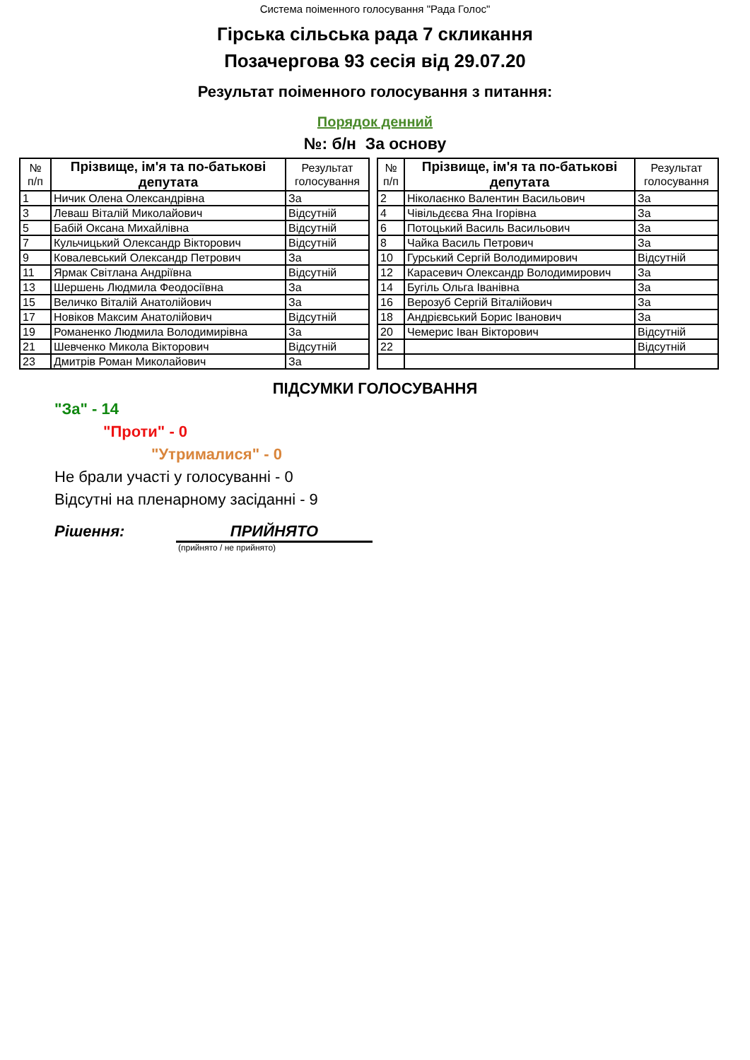Система поіменного голосування "Рада Голос"
Гірська сільська рада 7 скликання
Позачергова 93 сесія від 29.07.20
Результат поіменного голосування з питання:
Порядок денний
№: б/н За основу
| № п/п | Прізвище, ім'я та по-батькові депутата | Результат голосування |
| --- | --- | --- |
| 1 | Ничик Олена Олександрівна | За |
| 3 | Леваш Віталій Миколайович | Відсутній |
| 5 | Бабій Оксана Михайлівна | Відсутній |
| 7 | Кульчицький Олександр Вікторович | Відсутній |
| 9 | Ковалевський Олександр Петрович | За |
| 11 | Ярмак Світлана Андріївна | Відсутній |
| 13 | Шершень Людмила Феодосіївна | За |
| 15 | Величко Віталій Анатолійович | За |
| 17 | Новіков Максим Анатолійович | Відсутній |
| 19 | Романенко Людмила Володимирівна | За |
| 21 | Шевченко Микола Вікторович | Відсутній |
| 23 | Дмитрів Роман Миколайович | За |
| № п/п | Прізвище, ім'я та по-батькові депутата | Результат голосування |
| --- | --- | --- |
| 2 | Ніколаєнко Валентин Васильович | За |
| 4 | Чівільдєєва Яна Ігорівна | За |
| 6 | Потоцький Василь Васильович | За |
| 8 | Чайка Василь Петрович | За |
| 10 | Гурський Сергій Володимирович | Відсутній |
| 12 | Карасевич Олександр Володимирович | За |
| 14 | Бугіль Ольга Іванівна | За |
| 16 | Верозуб Сергій Віталійович | За |
| 18 | Андрієвський Борис Іванович | За |
| 20 | Чемерис Іван Вікторович | Відсутній |
| 22 | | Відсутній |
ПІДСУМКИ ГОЛОСУВАННЯ
"За" - 14
"Проти" - 0
"Утрималися" - 0
Не брали участі у голосуванні - 0
Відсутні на пленарному засіданні - 9
Рішення: ПРИЙНЯТО
(прийнято / не прийнято)